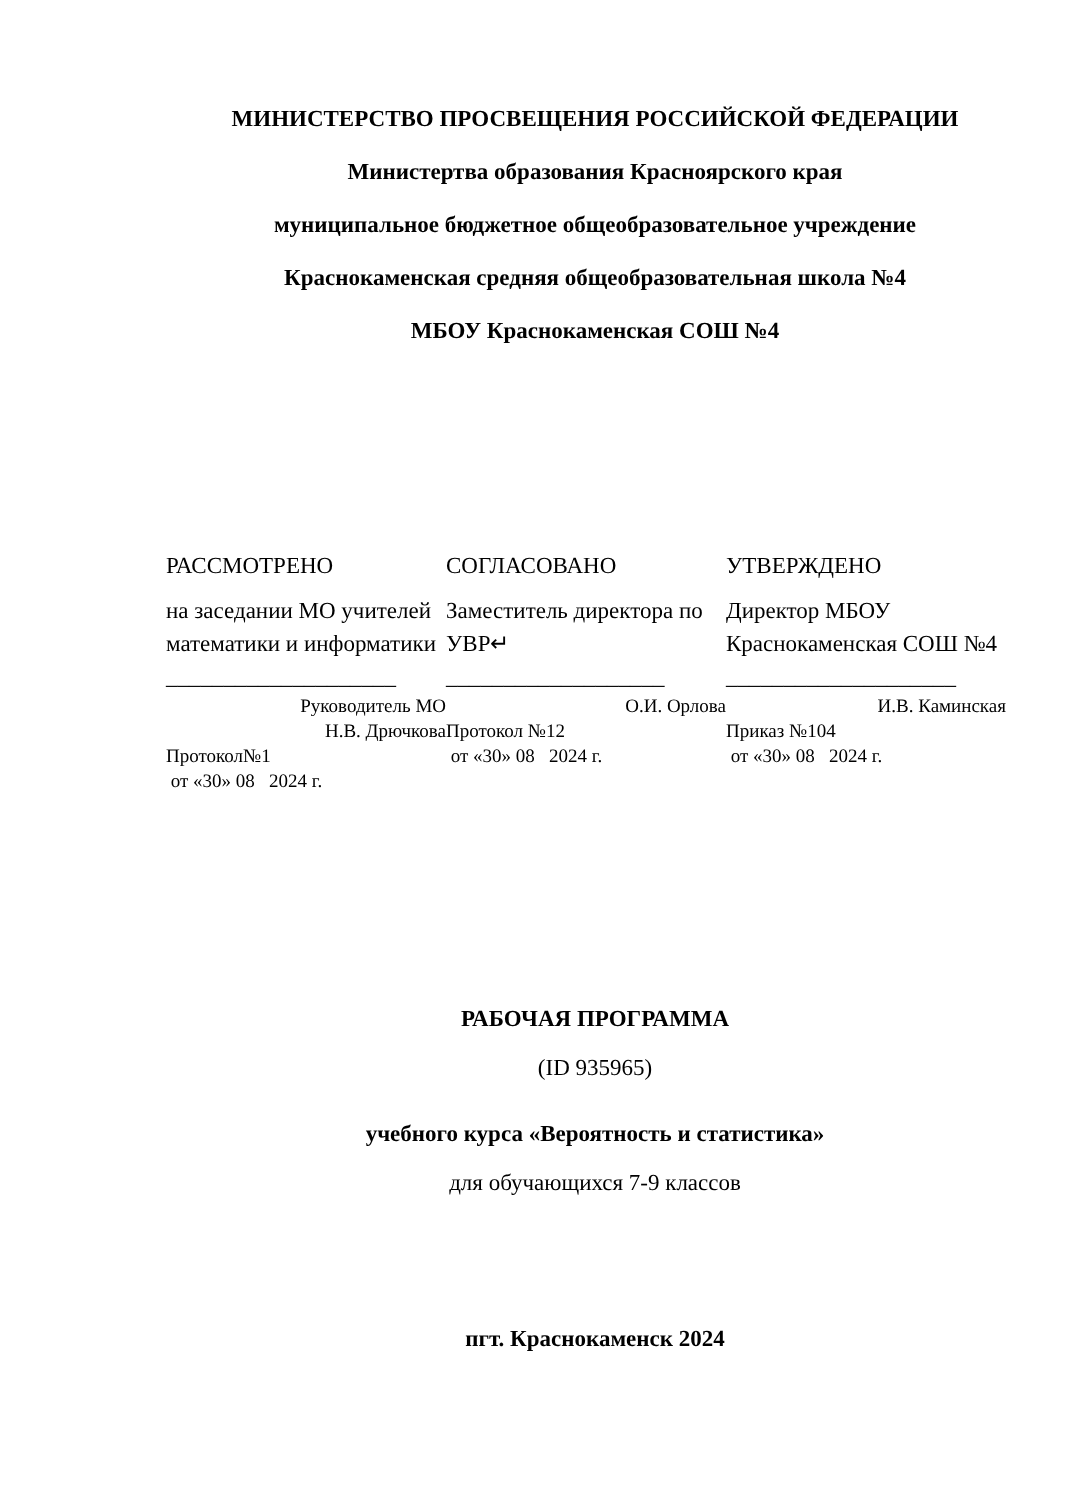МИНИСТЕРСТВО ПРОСВЕЩЕНИЯ РОССИЙСКОЙ ФЕДЕРАЦИИ
Министертва образования Красноярского края
муниципальное бюджетное общеобразовательное учреждение
Краснокаменская средняя общеобразовательная школа №4
МБОУ Краснокаменская СОШ №4
РАССМОТРЕНО
на заседании МО учителей математики и информатики
____________________
Руководитель МО
Н.В. Дрючкова
Протокол№1
от «30» 08 2024 г.
СОГЛАСОВАНО
Заместитель директора по УВР↵
___________________
О.И. Орлова
Протокол №12
от «30» 08 2024 г.
УТВЕРЖДЕНО
Директор МБОУ Краснокаменская СОШ №4
____________________
И.В. Каминская
Приказ №104
от «30» 08 2024 г.
РАБОЧАЯ ПРОГРАММА
(ID 935965)
учебного курса «Вероятность и статистика»
для обучающихся 7-9 классов
пгт. Краснокаменск 2024